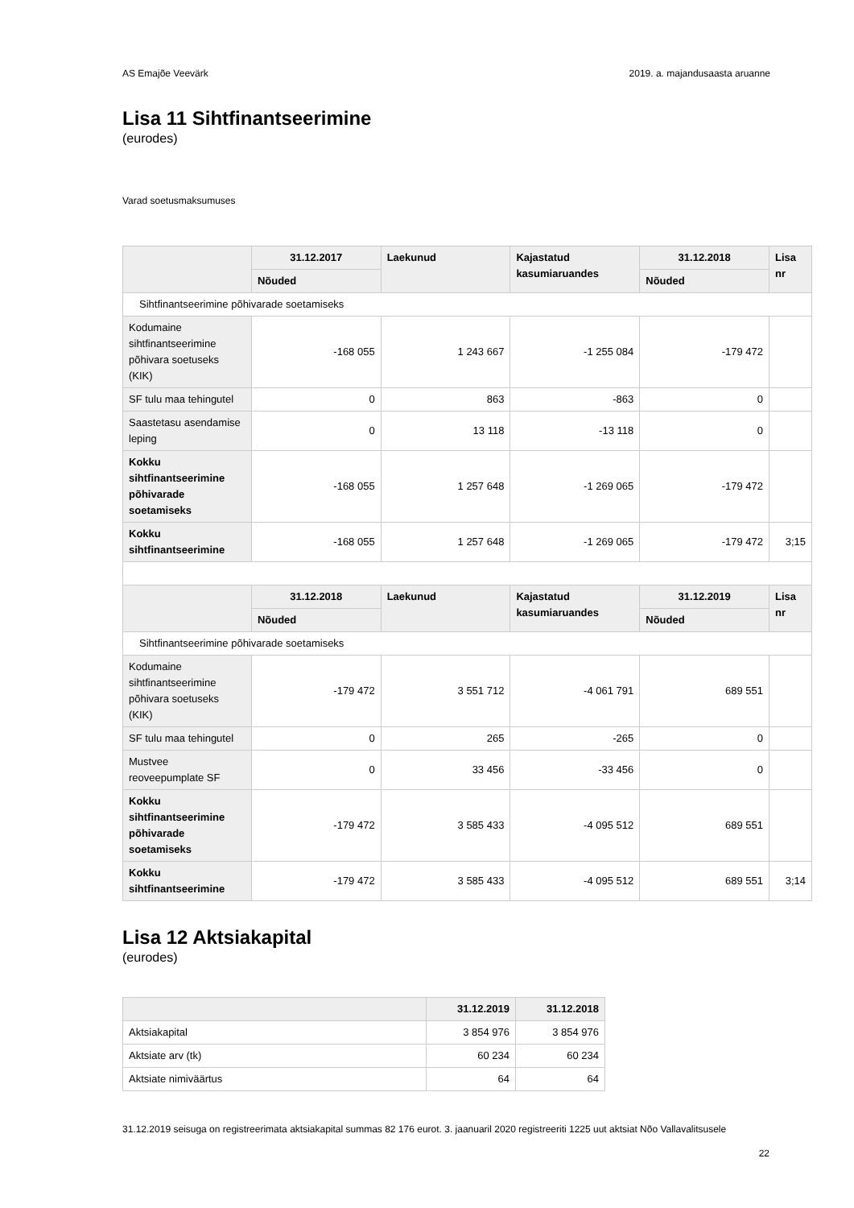AS Emajõe Veevärk 2019. a. majandusaasta aruanne
Lisa 11 Sihtfinantseerimine
(eurodes)
Varad soetusmaksumuses
| | 31.12.2017 | Laekunud | Kajastatud kasumiaruandes | 31.12.2018 | Lisa nr |
| --- | --- | --- | --- | --- | --- |
| | Nõuded | | | Nõuded | |
| Sihtfinantseerimine põhivarade soetamiseks | | | | | |
| Kodumaine sihtfinantseerimine põhivara soetuseks (KIK) | -168 055 | 1 243 667 | -1 255 084 | -179 472 | |
| SF tulu maa tehingutel | 0 | 863 | -863 | 0 | |
| Saastetasu asendamise leping | 0 | 13 118 | -13 118 | 0 | |
| Kokku sihtfinantseerimine põhivarade soetamiseks | -168 055 | 1 257 648 | -1 269 065 | -179 472 | |
| Kokku sihtfinantseerimine | -168 055 | 1 257 648 | -1 269 065 | -179 472 | 3;15 |
| | 31.12.2018 | Laekunud | Kajastatud kasumiaruandes | 31.12.2019 | Lisa nr |
| | Nõuded | | | Nõuded | |
| Sihtfinantseerimine põhivarade soetamiseks | | | | | |
| Kodumaine sihtfinantseerimine põhivara soetuseks (KIK) | -179 472 | 3 551 712 | -4 061 791 | 689 551 | |
| SF tulu maa tehingutel | 0 | 265 | -265 | 0 | |
| Mustvee reoveepumplate SF | 0 | 33 456 | -33 456 | 0 | |
| Kokku sihtfinantseerimine põhivarade soetamiseks | -179 472 | 3 585 433 | -4 095 512 | 689 551 | |
| Kokku sihtfinantseerimine | -179 472 | 3 585 433 | -4 095 512 | 689 551 | 3;14 |
Lisa 12 Aktsiakapital
(eurodes)
| | 31.12.2019 | 31.12.2018 |
| --- | --- | --- |
| Aktsiakapital | 3 854 976 | 3 854 976 |
| Aktsiate arv (tk) | 60 234 | 60 234 |
| Aktsiate nimiväärtus | 64 | 64 |
31.12.2019 seisuga on registreerimata aktsiakapital summas 82 176 eurot. 3. jaanuaril 2020 registreeriti 1225 uut aktsiat Nõo Vallavalitsusele
22